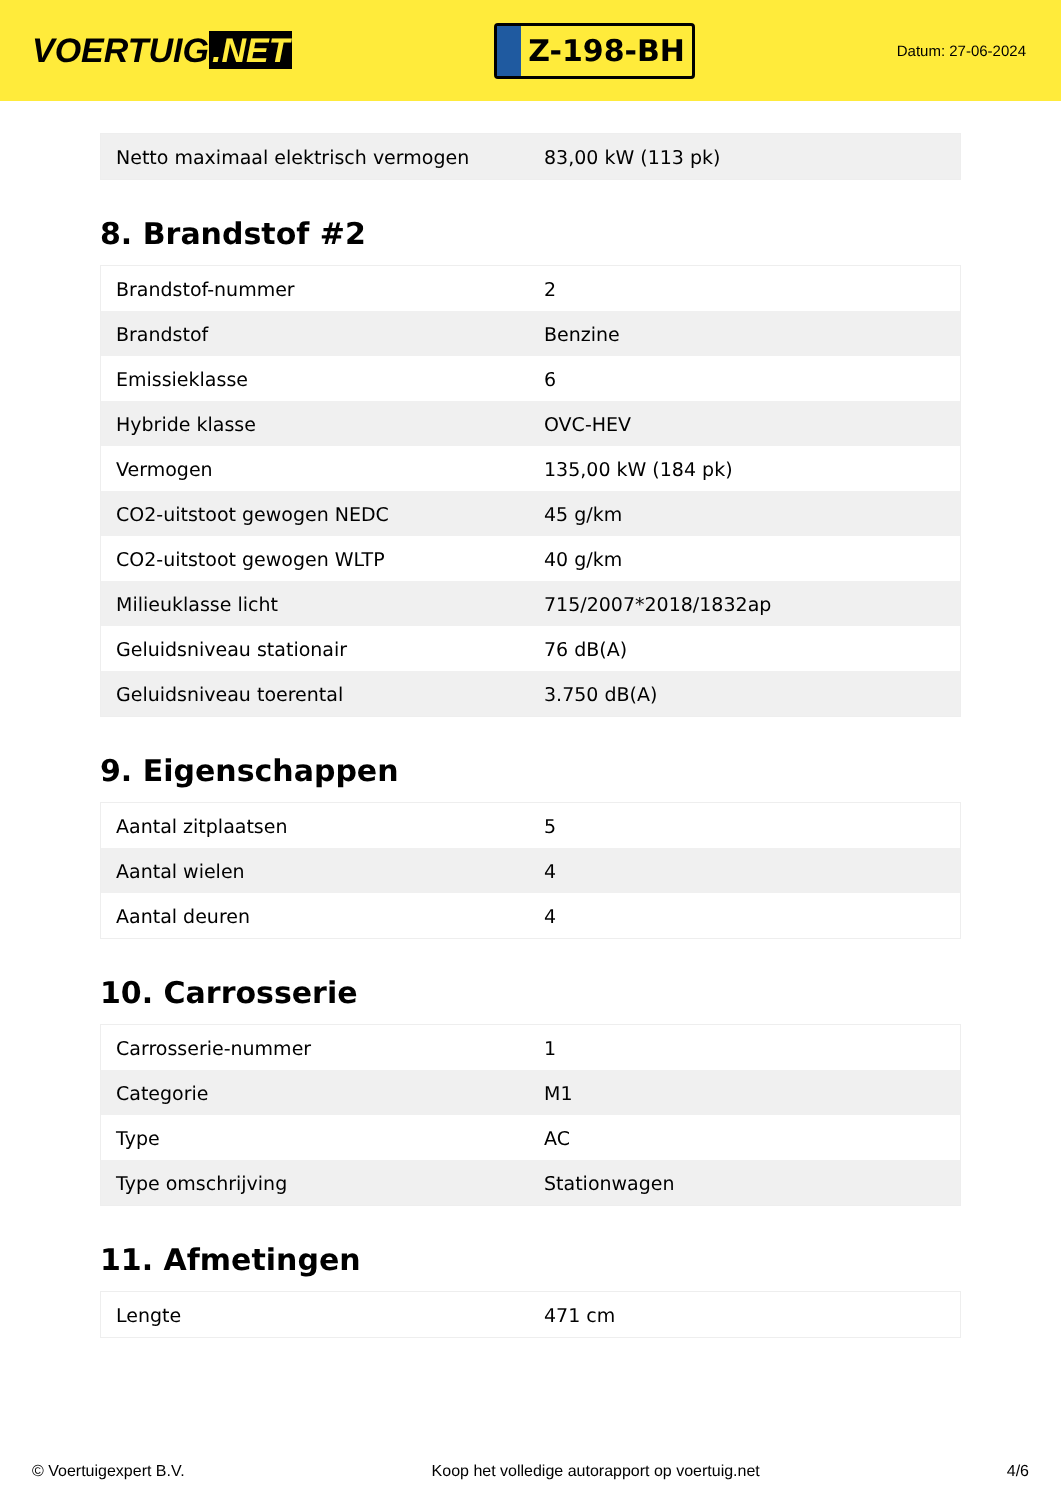VOERTUIG.NET
Z-198-BH
Datum: 27-06-2024
| Netto maximaal elektrisch vermogen | 83,00 kW (113 pk) |
8. Brandstof #2
| Brandstof-nummer | 2 |
| Brandstof | Benzine |
| Emissieklasse | 6 |
| Hybride klasse | OVC-HEV |
| Vermogen | 135,00 kW (184 pk) |
| CO2-uitstoot gewogen NEDC | 45 g/km |
| CO2-uitstoot gewogen WLTP | 40 g/km |
| Milieuklasse licht | 715/2007*2018/1832ap |
| Geluidsniveau stationair | 76 dB(A) |
| Geluidsniveau toerental | 3.750 dB(A) |
9. Eigenschappen
| Aantal zitplaatsen | 5 |
| Aantal wielen | 4 |
| Aantal deuren | 4 |
10. Carrosserie
| Carrosserie-nummer | 1 |
| Categorie | M1 |
| Type | AC |
| Type omschrijving | Stationwagen |
11. Afmetingen
| Lengte | 471 cm |
© Voertuigexpert B.V. Koop het volledige autorapport op voertuig.net 4/6